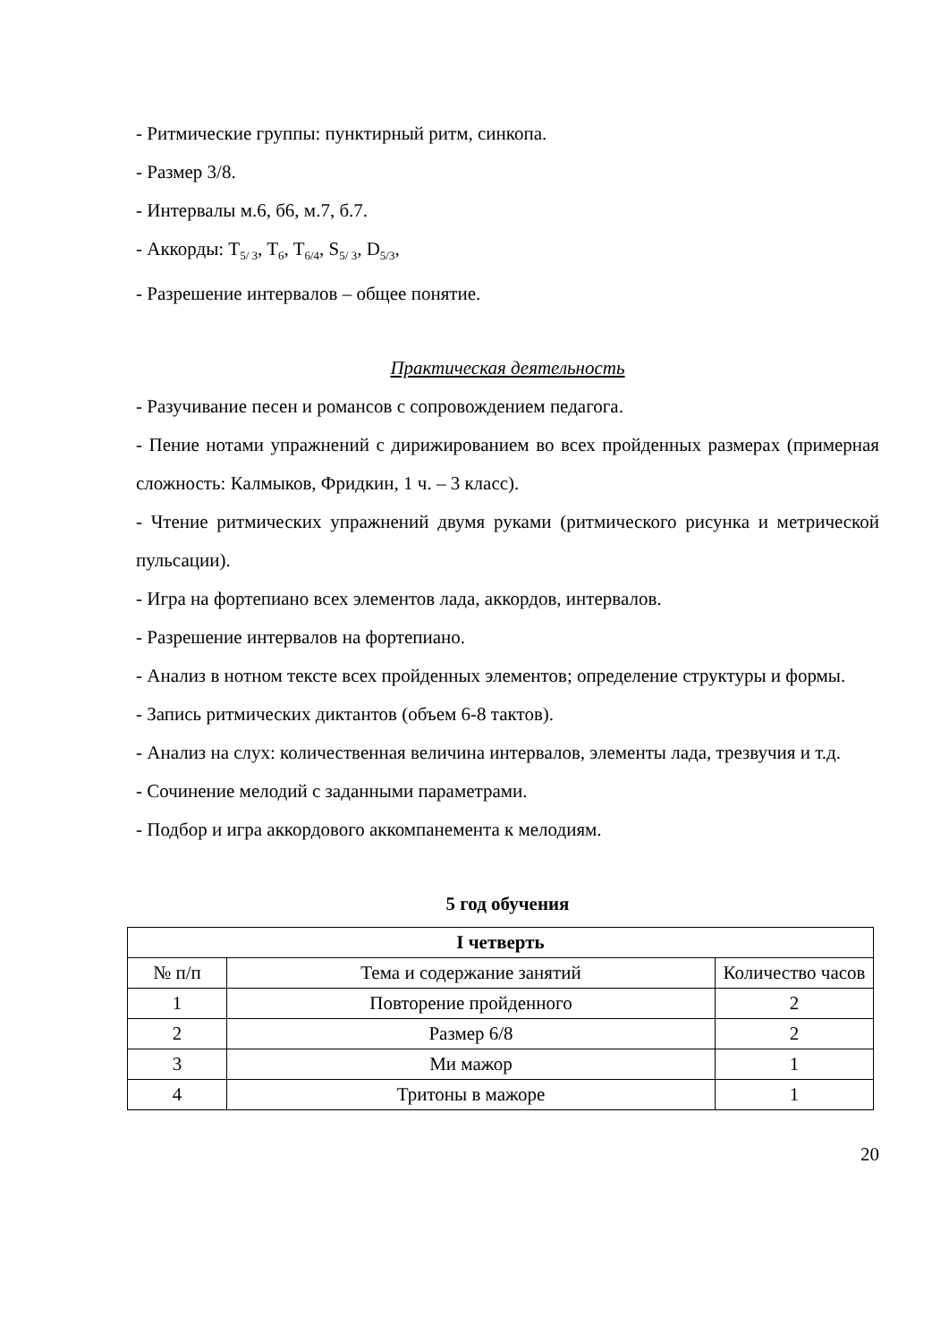- Ритмические группы: пунктирный ритм, синкопа.
- Размер 3/8.
- Интервалы м.6, б6, м.7, б.7.
- Аккорды: T<sub>5/ 3</sub>, T<sub>6</sub>, T<sub>6/4</sub>, S<sub>5/ 3</sub>, D<sub>5/3</sub>,
- Разрешение интервалов – общее понятие.
Практическая деятельность
- Разучивание песен и романсов с сопровождением педагога.
- Пение нотами упражнений с дирижированием во всех пройденных размерах (примерная сложность: Калмыков, Фридкин, 1 ч. – 3 класс).
- Чтение ритмических упражнений двумя руками (ритмического рисунка и метрической пульсации).
- Игра на фортепиано всех элементов лада, аккордов, интервалов.
- Разрешение интервалов на фортепиано.
- Анализ в нотном тексте всех пройденных элементов; определение структуры и формы.
- Запись ритмических диктантов (объем 6-8 тактов).
- Анализ на слух: количественная величина интервалов, элементы лада, трезвучия и т.д.
- Сочинение мелодий с заданными параметрами.
- Подбор и игра аккордового аккомпанемента к мелодиям.
5 год обучения
| I четверть | | |
| --- | --- | --- |
| № п/п | Тема и содержание занятий | Количество часов |
| 1 | Повторение пройденного | 2 |
| 2 | Размер 6/8 | 2 |
| 3 | Ми мажор | 1 |
| 4 | Тритоны в мажоре | 1 |
20